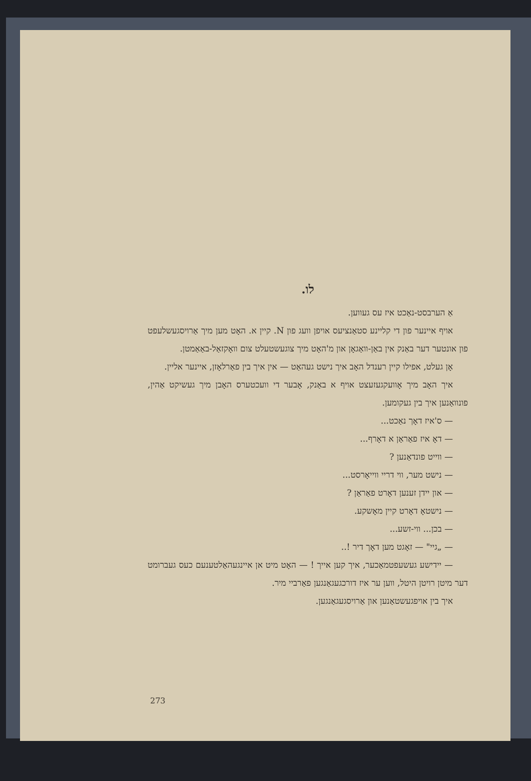לו.
אַ הערבסט-נאַכט איז עס געווען.
אויף איינער פון די קליינע סטאַנציעס אויפן וועג פון N. קיין א. האָט מען מיך אַרויסגעשלעפט פון אונטער דער באַנק אין באַן-וואַגאָן און מ'האָט מיך צוגעשטעלט צום וואָקזאַל-באַאַמטן.
אָן געלט, אפילו קיין רענדל האָב איך נישט געהאַט — אין איך בין פאַרלאָזן, איינער אליין.
איך האָב מיך אָוועקגעזעצט אויף א באַנק, אָבער די וועכטערס האָבן מיך געשיקט אַהין, פונוואַנען איך בין געקומען.
— ס'איז דאָך נאַכט...
— דאָ איז פאַראַן א דאָרף...
— ווייט פונדאַנען ?
— נישט מער, ווי דריי ווייאָרסט...
— און יידן זענען דאָרט פאַראַן ?
— נישטאָ דאָרט קיין מאָשקע.
— בכן... ווי-זשע...
— „גיי" — זאָגט מען דאָך דיר !..
— יידישע געשעפטמאַכער, איך קען אייך ! — האָט מיט אן איינגעהאַלטענעם כעס געברומט דער מיטן רויטן היטל, ווען ער איז דורכגעגאַנגען פאַרביי מיר.
איך בין אויפגעשטאַנען און אַרויסגעגאַנגען.
273